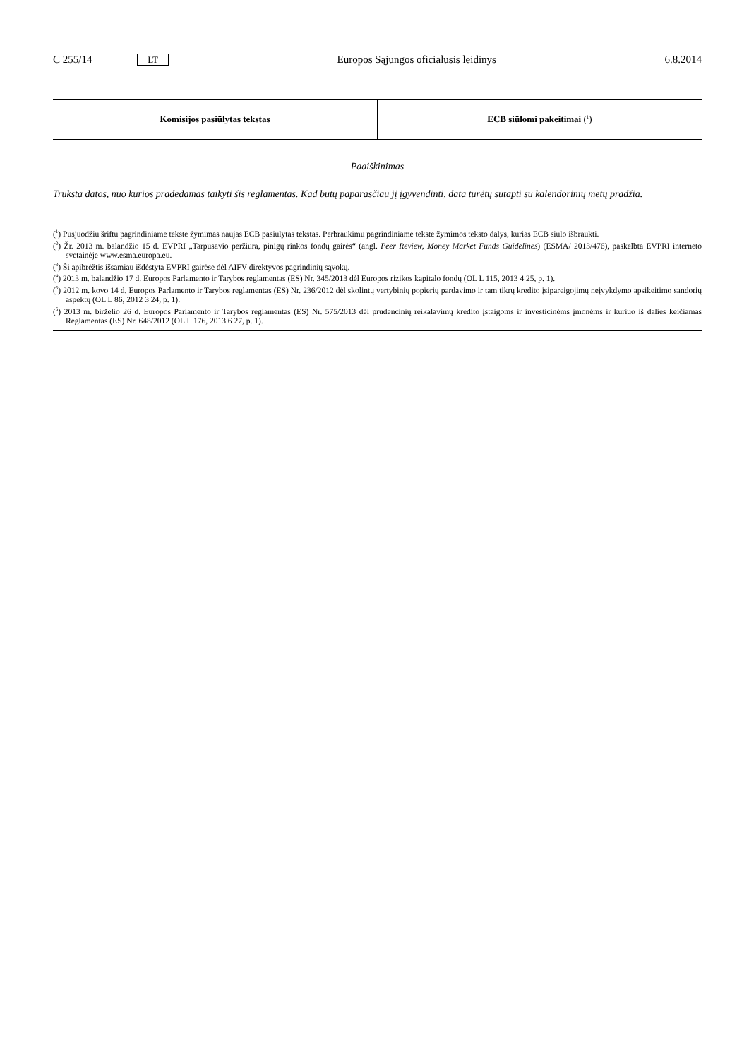C 255/14 LT Europos Sąjungos oficialusis leidinys 6.8.2014
| Komisijos pasiūlytas tekstas | ECB siūlomi pakeitimai (<sup>1</sup>) |
| --- | --- |
Paaiškinimas
Trūksta datos, nuo kurios pradedamas taikyti šis reglamentas. Kad būtų paparasčiau jį įgyvendinti, data turėtų sutapti su kalendorinių metų pradžia.
(<sup>1</sup>) Pusjuodžiu šriftu pagrindiniame tekste žymimas naujas ECB pasiūlytas tekstas. Perbraukimu pagrindiniame tekste žymimos teksto dalys, kurias ECB siūlo išbraukti.
(<sup>2</sup>) Žr. 2013 m. balandžio 15 d. EVPRI „Tarpusavio peržiūra, pinigų rinkos fondų gairės“ (angl. Peer Review, Money Market Funds Guidelines) (ESMA/ 2013/476), paskelbta EVPRI interneto svetainėje www.esma.europa.eu.
(<sup>3</sup>) Ši apibrėžtis išsamiau išdėstyta EVPRI gairėse dėl AIFV direktyvos pagrindinių sąvokų.
(<sup>4</sup>) 2013 m. balandžio 17 d. Europos Parlamento ir Tarybos reglamentas (ES) Nr. 345/2013 dėl Europos rizikos kapitalo fondų (OL L 115, 2013 4 25, p. 1).
(<sup>5</sup>) 2012 m. kovo 14 d. Europos Parlamento ir Tarybos reglamentas (ES) Nr. 236/2012 dėl skolintų vertybinių popierių pardavimo ir tam tikrų kredito įsipareigojimų neįvykdymo apsikeitimo sandorių aspektų (OL L 86, 2012 3 24, p. 1).
(<sup>6</sup>) 2013 m. birželio 26 d. Europos Parlamento ir Tarybos reglamentas (ES) Nr. 575/2013 dėl prudencinių reikalavimų kredito įstaigoms ir investicinėms įmonėms ir kuriuo iš dalies keičiamas Reglamentas (ES) Nr. 648/2012 (OL L 176, 2013 6 27, p. 1).